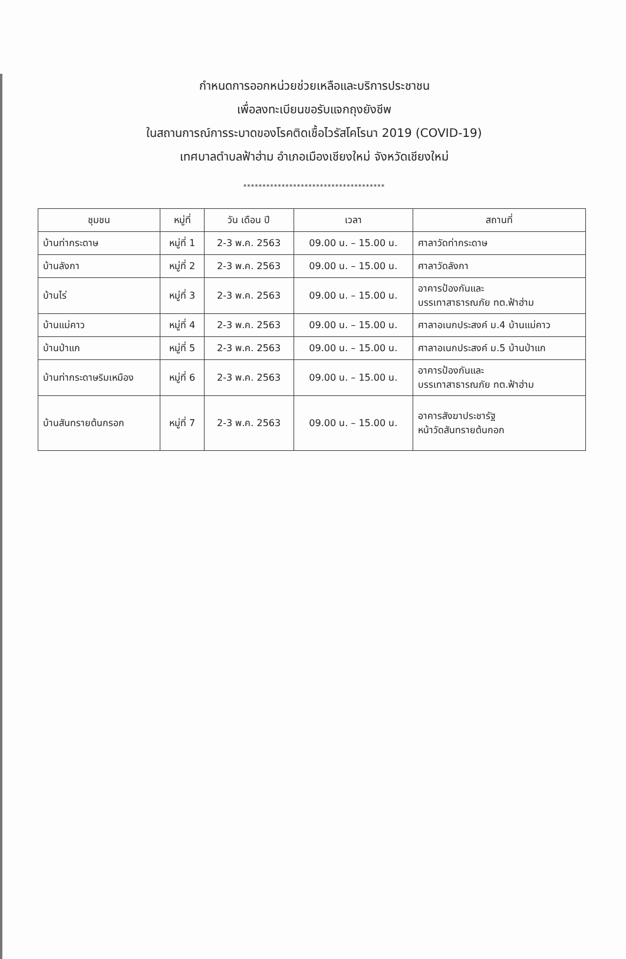กำหนดการออกหน่วยช่วยเหลือและบริการประชาชน
เพื่อลงทะเบียนขอรับแจกถุงยังชีพ
ในสถานการณ์การระบาดของโรคติดเชื้อไวรัสโคโรนา 2019 (COVID-19)
เทศบาลตำบลฟ้าฮ่าม อำเภอเมืองเชียงใหม่ จังหวัดเชียงใหม่
*************************************
| ชุมชน | หมู่ที่ | วัน เดือน ปี | เวลา | สถานที่ |
| --- | --- | --- | --- | --- |
| บ้านท่ากระดาษ | หมู่ที่ 1 | 2-3 พ.ค. 2563 | 09.00 น. – 15.00 น. | ศาลาวัดท่ากระดาษ |
| บ้านลังกา | หมู่ที่ 2 | 2-3 พ.ค. 2563 | 09.00 น. – 15.00 น. | ศาลาวัดลังกา |
| บ้านไร่ | หมู่ที่ 3 | 2-3 พ.ค. 2563 | 09.00 น. – 15.00 น. | อาคารป้องกันและ บรรเทาสาธารณภัย ทต.ฟ้าฮ่าม |
| บ้านแม่คาว | หมู่ที่ 4 | 2-3 พ.ค. 2563 | 09.00 น. – 15.00 น. | ศาลาอเนกประสงค์ ม.4 บ้านแม่คาว |
| บ้านป่าแก | หมู่ที่ 5 | 2-3 พ.ค. 2563 | 09.00 น. – 15.00 น. | ศาลาอเนกประสงค์ ม.5 บ้านป่าแก |
| บ้านท่ากระดาษริมเหมือง | หมู่ที่ 6 | 2-3 พ.ค. 2563 | 09.00 น. – 15.00 น. | อาคารป้องกันและ บรรเทาสาธารณภัย ทต.ฟ้าฮ่าม |
| บ้านสันทรายต้นกรอก | หมู่ที่ 7 | 2-3 พ.ค. 2563 | 09.00 น. – 15.00 น. | อาคารสังฆาประชารัฐ หน้าวัดสันทรายต้นกอก |